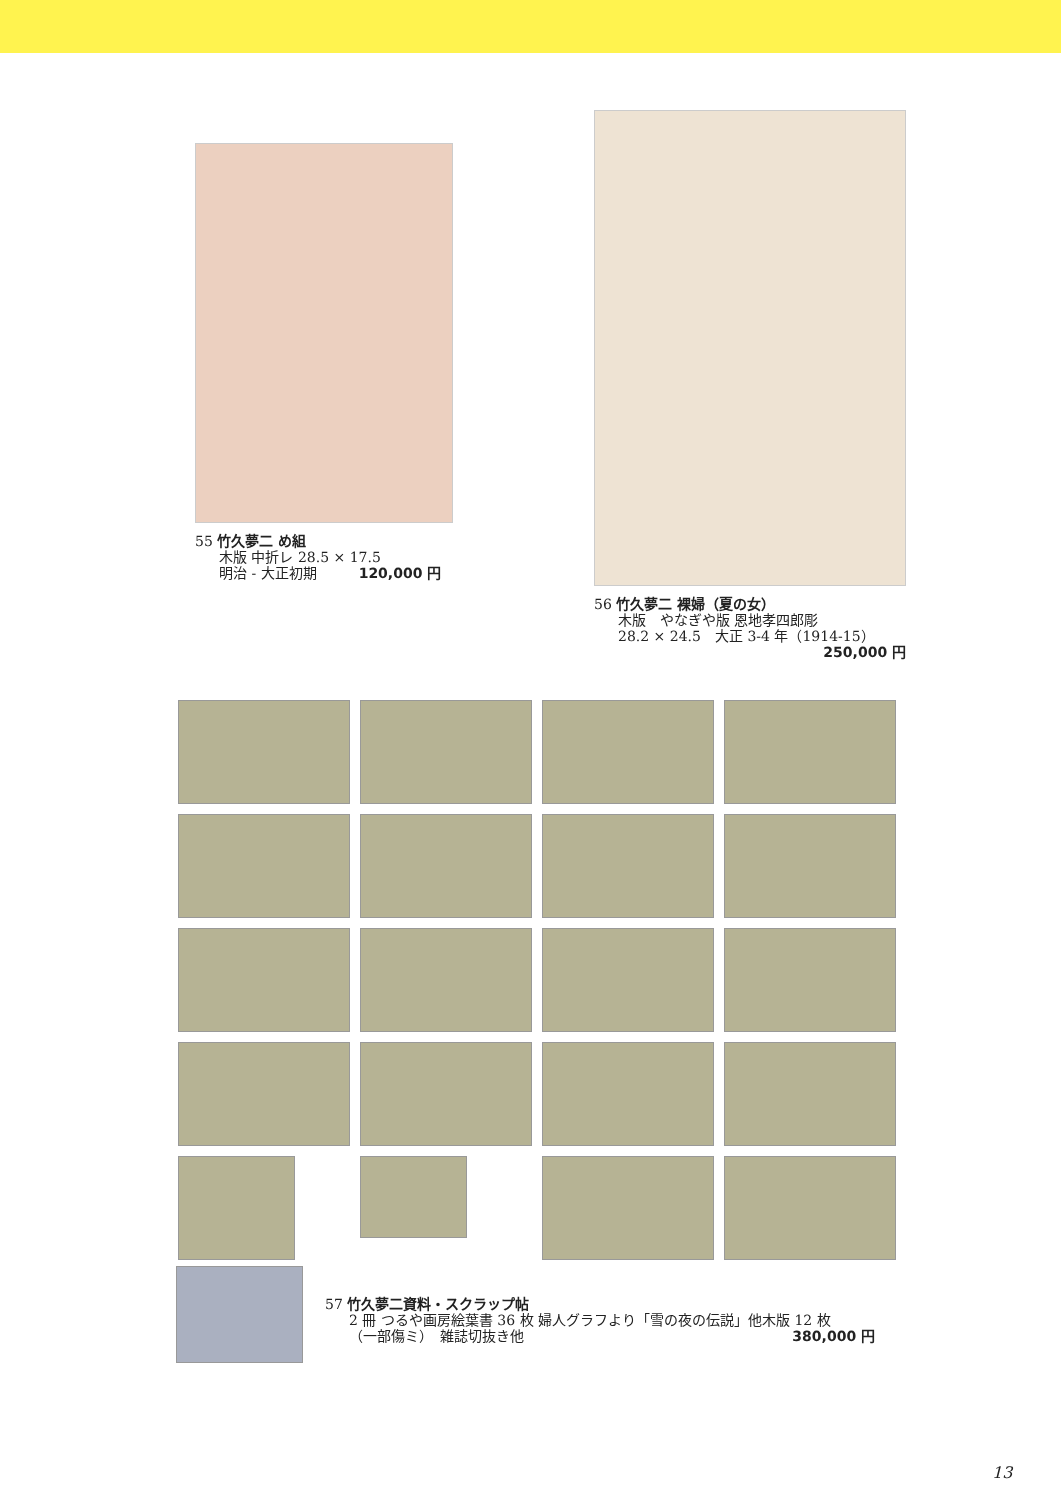55 竹久夢二 め組
木版 中折レ 28.5 × 17.5
明治 - 大正初期　　　120,000 円
56 竹久夢二 裸婦（夏の女）
木版　やなぎや版 恩地孝四郎彫
28.2 × 24.5　大正 3-4 年（1914-15）
250,000 円
57 竹久夢二資料・スクラップ帖
2 冊 つるや画房絵葉書 36 枚 婦人グラフより「雪の夜の伝説」他木版 12 枚
（一部傷ミ）　雑誌切抜き他 380,000 円
13